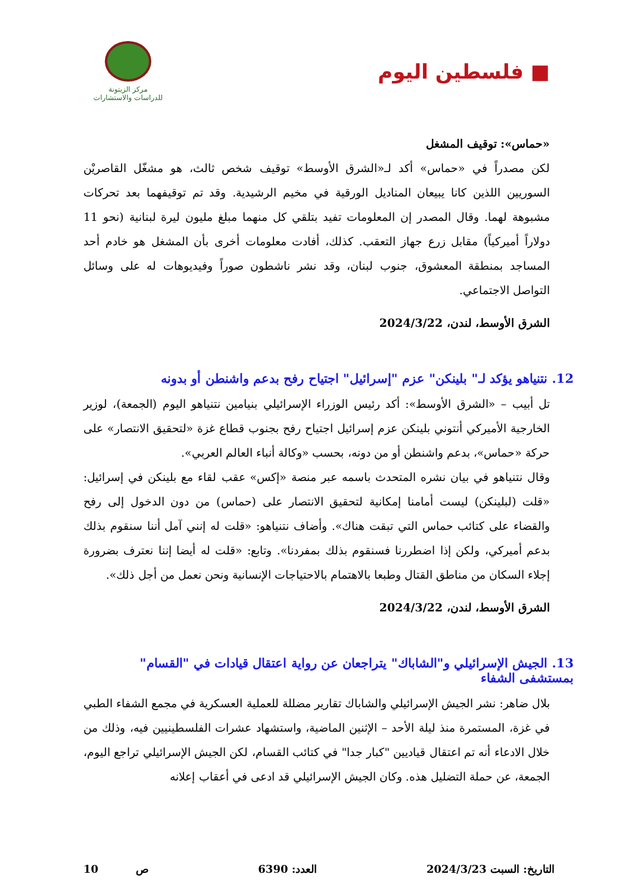■ فلسطين اليوم
مركز الزيتونة
للدراسات والاستشارات
«حماس»: توقيف المشغل
لكن مصدراً في «حماس» أكد لـ«الشرق الأوسط» توقيف شخص ثالث، هو مشغّل القاصريْن السوريين اللذين كانا يبيعان المناديل الورقية في مخيم الرشيدية. وقد تم توقيفهما بعد تحركات مشبوهة لهما. وقال المصدر إن المعلومات تفيد بتلقي كل منهما مبلغ مليون ليرة لبنانية (نحو 11 دولاراً أميركياً) مقابل زرع جهاز التعقب. كذلك، أفادت معلومات أخرى بأن المشغل هو خادم أحد المساجد بمنطقة المعشوق، جنوب لبنان، وقد نشر ناشطون صوراً وفيديوهات له على وسائل التواصل الاجتماعي.
الشرق الأوسط، لندن، 2024/3/22
12. نتنياهو يؤكد لـ" بلينكن" عزم "إسرائيل" اجتياح رفح بدعم واشنطن أو بدونه
تل أبيب – «الشرق الأوسط»: أكد رئيس الوزراء الإسرائيلي بنيامين نتنياهو اليوم (الجمعة)، لوزير الخارجية الأميركي أنتوني بلينكن عزم إسرائيل اجتياح رفح بجنوب قطاع غزة «لتحقيق الانتصار» على حركة «حماس»، بدعم واشنطن أو من دونه، بحسب «وكالة أنباء العالم العربي».
وقال نتنياهو في بيان نشره المتحدث باسمه عبر منصة «إكس» عقب لقاء مع بلينكن في إسرائيل: «قلت (لبلينكن) ليست أمامنا إمكانية لتحقيق الانتصار على (حماس) من دون الدخول إلى رفح والقضاء على كتائب حماس التي تبقت هناك». وأضاف نتنياهو: «قلت له إنني آمل أننا سنقوم بذلك بدعم أميركي، ولكن إذا اضطررنا فسنقوم بذلك بمفردنا». وتابع: «قلت له أيضا إننا نعترف بضرورة إجلاء السكان من مناطق القتال وطبعا بالاهتمام بالاحتياجات الإنسانية ونحن نعمل من أجل ذلك».
الشرق الأوسط، لندن، 2024/3/22
13. الجيش الإسرائيلي و"الشاباك" يتراجعان عن رواية اعتقال قيادات في "القسام" بمستشفى الشفاء
بلال ضاهر: نشر الجيش الإسرائيلي والشاباك تقارير مضللة للعملية العسكرية في مجمع الشفاء الطبي في غزة، المستمرة منذ ليلة الأحد – الإثنين الماضية، واستشهاد عشرات الفلسطينيين فيه، وذلك من خلال الادعاء أنه تم اعتقال قياديين "كبار جدا" في كتائب القسام، لكن الجيش الإسرائيلي تراجع اليوم، الجمعة، عن حملة التضليل هذه. وكان الجيش الإسرائيلي قد ادعى في أعقاب إعلانه
التاريخ: السبت 2024/3/23 العدد: 6390 ص 10